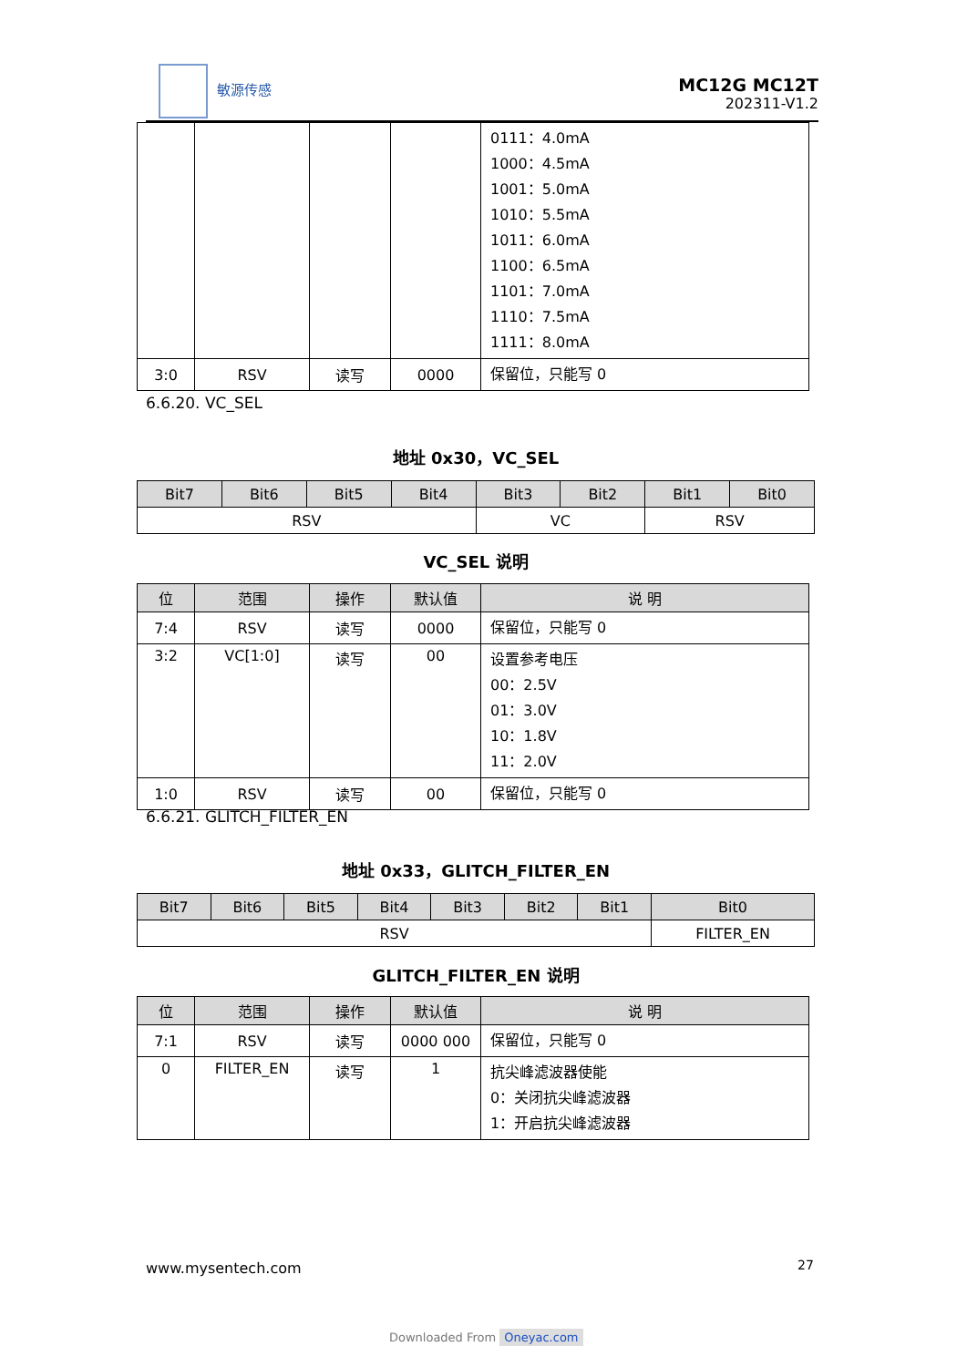敏源传感
MC12G MC12T
202311-V1.2
| | | | | 0111：4.0mA 1000：4.5mA 1001：5.0mA 1010：5.5mA 1011：6.0mA 1100：6.5mA 1101：7.0mA 1110：7.5mA 1111：8.0mA |
| 3:0 | RSV | 读写 | 0000 | 保留位，只能写 0 |
6.6.20. VC_SEL
地址 0x30，VC_SEL
| Bit7 | Bit6 | Bit5 | Bit4 | Bit3 | Bit2 | Bit1 | Bit0 |
| --- | --- | --- | --- | --- | --- | --- | --- |
| RSV | | | | VC | | RSV | |
VC_SEL 说明
| 位 | 范围 | 操作 | 默认值 | 说 明 |
| --- | --- | --- | --- | --- |
| 7:4 | RSV | 读写 | 0000 | 保留位，只能写 0 |
| 3:2 | VC[1:0] | 读写 | 00 | 设置参考电压 00：2.5V 01：3.0V 10：1.8V 11：2.0V |
| 1:0 | RSV | 读写 | 00 | 保留位，只能写 0 |
6.6.21. GLITCH_FILTER_EN
地址 0x33，GLITCH_FILTER_EN
| Bit7 | Bit6 | Bit5 | Bit4 | Bit3 | Bit2 | Bit1 | Bit0 |
| --- | --- | --- | --- | --- | --- | --- | --- |
| RSV | | | | | | | FILTER_EN |
GLITCH_FILTER_EN 说明
| 位 | 范围 | 操作 | 默认值 | 说 明 |
| --- | --- | --- | --- | --- |
| 7:1 | RSV | 读写 | 0000 000 | 保留位，只能写 0 |
| 0 | FILTER_EN | 读写 | 1 | 抗尖峰滤波器使能 0：关闭抗尖峰滤波器 1：开启抗尖峰滤波器 |
www.mysentech.com 27
Downloaded From Oneyac.com